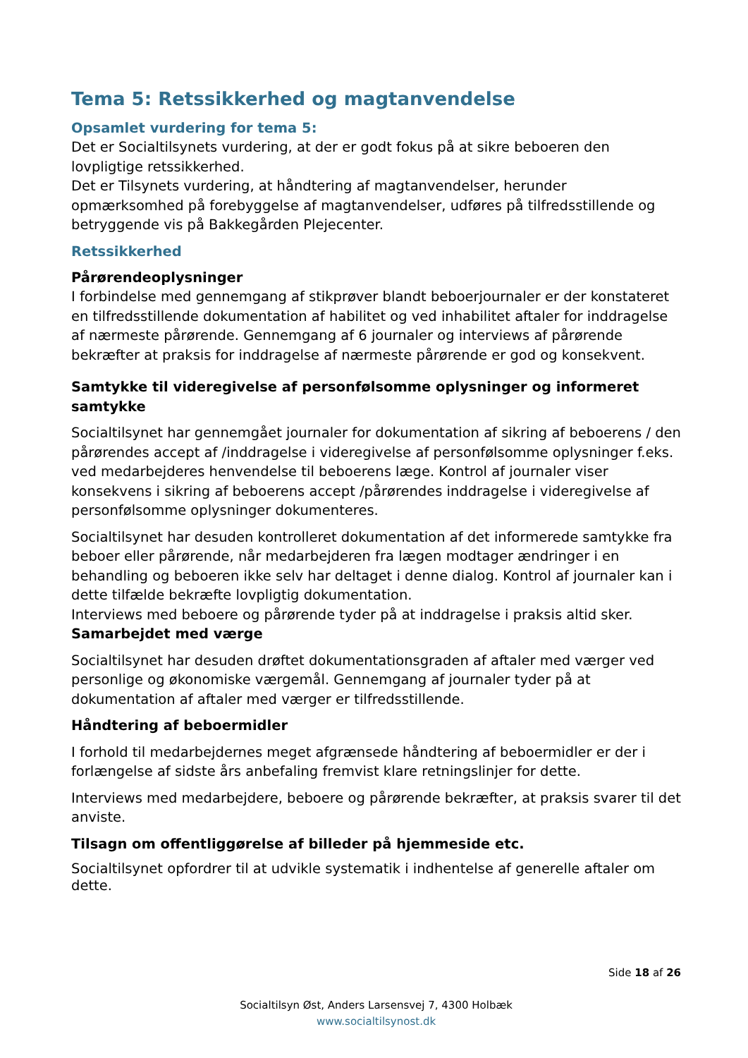Tema 5: Retssikkerhed og magtanvendelse
Opsamlet vurdering for tema 5:
Det er Socialtilsynets vurdering, at der er godt fokus på at sikre beboeren den lovpligtige retssikkerhed.
Det er Tilsynets vurdering, at håndtering af magtanvendelser, herunder opmærksomhed på forebyggelse af magtanvendelser, udføres på tilfredsstillende og betryggende vis på Bakkegården Plejecenter.
Retssikkerhed
Pårørendeoplysninger
I forbindelse med gennemgang af stikprøver blandt beboerjournaler er der konstateret en tilfredsstillende dokumentation af habilitet og ved inhabilitet aftaler for inddragelse af nærmeste pårørende. Gennemgang af 6 journaler og interviews af pårørende bekræfter at praksis for inddragelse af nærmeste pårørende er god og konsekvent.
Samtykke til videregivelse af personfølsomme oplysninger og informeret samtykke
Socialtilsynet har gennemgået journaler for dokumentation af sikring af beboerens / den pårørendes accept af /inddragelse i videregivelse af personfølsomme oplysninger f.eks. ved medarbejderes henvendelse til beboerens læge. Kontrol af journaler viser konsekvens i sikring af beboerens accept /pårørendes inddragelse i videregivelse af personfølsomme oplysninger dokumenteres.
Socialtilsynet har desuden kontrolleret dokumentation af det informerede samtykke fra beboer eller pårørende, når medarbejderen fra lægen modtager ændringer i en behandling og beboeren ikke selv har deltaget i denne dialog. Kontrol af journaler kan i dette tilfælde bekræfte lovpligtig dokumentation.
Interviews med beboere og pårørende tyder på at inddragelse i praksis altid sker.
Samarbejdet med værge
Socialtilsynet har desuden drøftet dokumentationsgraden af aftaler med værger ved personlige og økonomiske værgemål. Gennemgang af journaler tyder på at dokumentation af aftaler med værger er tilfredsstillende.
Håndtering af beboermidler
I forhold til medarbejdernes meget afgrænsede håndtering af beboermidler er der i forlængelse af sidste års anbefaling fremvist klare retningslinjer for dette.
Interviews med medarbejdere, beboere og pårørende bekræfter, at praksis svarer til det anviste.
Tilsagn om offentliggørelse af billeder på hjemmeside etc.
Socialtilsynet opfordrer til at udvikle systematik i indhentelse af generelle aftaler om dette.
Side 18 af 26
Socialtilsyn Øst, Anders Larsensvej 7, 4300 Holbæk
www.socialtilsynost.dk